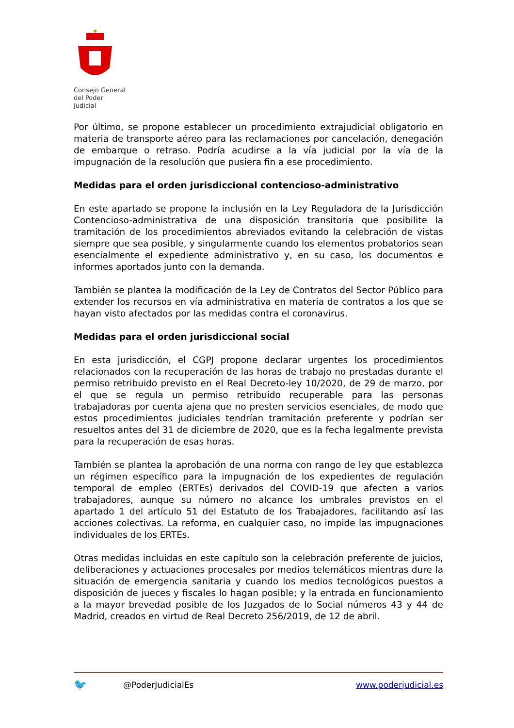Consejo General
del Poder Judicial
Por último, se propone establecer un procedimiento extrajudicial obligatorio en materia de transporte aéreo para las reclamaciones por cancelación, denegación de embarque o retraso. Podría acudirse a la vía judicial por la vía de la impugnación de la resolución que pusiera fin a ese procedimiento.
Medidas para el orden jurisdiccional contencioso-administrativo
En este apartado se propone la inclusión en la Ley Reguladora de la Jurisdicción Contencioso-administrativa de una disposición transitoria que posibilite la tramitación de los procedimientos abreviados evitando la celebración de vistas siempre que sea posible, y singularmente cuando los elementos probatorios sean esencialmente el expediente administrativo y, en su caso, los documentos e informes aportados junto con la demanda.
También se plantea la modificación de la Ley de Contratos del Sector Público para extender los recursos en vía administrativa en materia de contratos a los que se hayan visto afectados por las medidas contra el coronavirus.
Medidas para el orden jurisdiccional social
En esta jurisdicción, el CGPJ propone declarar urgentes los procedimientos relacionados con la recuperación de las horas de trabajo no prestadas durante el permiso retribuido previsto en el Real Decreto-ley 10/2020, de 29 de marzo, por el que se regula un permiso retribuido recuperable para las personas trabajadoras por cuenta ajena que no presten servicios esenciales, de modo que estos procedimientos judiciales tendrían tramitación preferente y podrían ser resueltos antes del 31 de diciembre de 2020, que es la fecha legalmente prevista para la recuperación de esas horas.
También se plantea la aprobación de una norma con rango de ley que establezca un régimen específico para la impugnación de los expedientes de regulación temporal de empleo (ERTEs) derivados del COVID-19 que afecten a varios trabajadores, aunque su número no alcance los umbrales previstos en el apartado 1 del artículo 51 del Estatuto de los Trabajadores, facilitando así las acciones colectivas. La reforma, en cualquier caso, no impide las impugnaciones individuales de los ERTEs.
Otras medidas incluidas en este capítulo son la celebración preferente de juicios, deliberaciones y actuaciones procesales por medios telemáticos mientras dure la situación de emergencia sanitaria y cuando los medios tecnológicos puestos a disposición de jueces y fiscales lo hagan posible; y la entrada en funcionamiento a la mayor brevedad posible de los Juzgados de lo Social números 43 y 44 de Madrid, creados en virtud de Real Decreto 256/2019, de 12 de abril.
🐦 @PoderJudicialEs www.poderjudicial.es